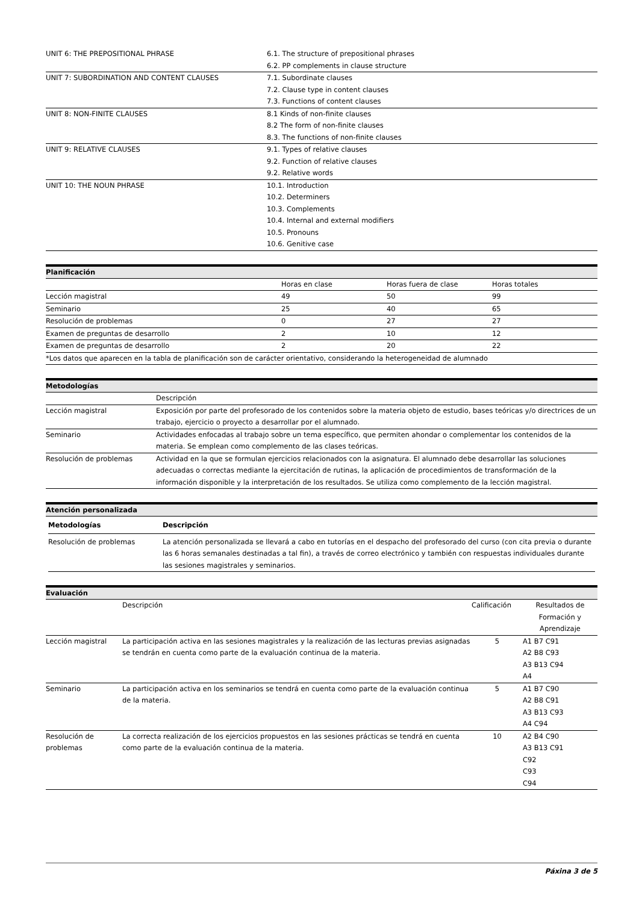| UNIT 6: THE PREPOSITIONAL PHRASE | 6.1. The structure of prepositional phrases 6.2. PP complements in clause structure |
| UNIT 7: SUBORDINATION AND CONTENT CLAUSES | 7.1. Subordinate clauses 7.2. Clause type in content clauses 7.3. Functions of content clauses |
| UNIT 8: NON-FINITE CLAUSES | 8.1 Kinds of non-finite clauses 8.2 The form of non-finite clauses 8.3. The functions of non-finite clauses |
| UNIT 9: RELATIVE CLAUSES | 9.1. Types of relative clauses 9.2. Function of relative clauses 9.2. Relative words |
| UNIT 10: THE NOUN PHRASE | 10.1. Introduction 10.2. Determiners 10.3. Complements 10.4. Internal and external modifiers 10.5. Pronouns 10.6. Genitive case |
Planificación
| | Horas en clase | Horas fuera de clase | Horas totales |
| Lección magistral | 49 | 50 | 99 |
| Seminario | 25 | 40 | 65 |
| Resolución de problemas | 0 | 27 | 27 |
| Examen de preguntas de desarrollo | 2 | 10 | 12 |
| Examen de preguntas de desarrollo | 2 | 20 | 22 |
| *Los datos que aparecen en la tabla de planificación son de carácter orientativo, considerando la heterogeneidad de alumnado | | | |
Metodologías
| | Descripción |
| Lección magistral | Exposición por parte del profesorado de los contenidos sobre la materia objeto de estudio, bases teóricas y/o directrices de un trabajo, ejercicio o proyecto a desarrollar por el alumnado. |
| Seminario | Actividades enfocadas al trabajo sobre un tema específico, que permiten ahondar o complementar los contenidos de la materia. Se emplean como complemento de las clases teóricas. |
| Resolución de problemas | Actividad en la que se formulan ejercicios relacionados con la asignatura. El alumnado debe desarrollar las soluciones adecuadas o correctas mediante la ejercitación de rutinas, la aplicación de procedimientos de transformación de la información disponible y la interpretación de los resultados. Se utiliza como complemento de la lección magistral. |
Atención personalizada
| Metodologías | Descripción |
| --- | --- |
| Resolución de problemas | La atención personalizada se llevará a cabo en tutorías en el despacho del profesorado del curso (con cita previa o durante las 6 horas semanales destinadas a tal fin), a través de correo electrónico y también con respuestas individuales durante las sesiones magistrales y seminarios. |
Evaluación
| | Descripción | Calificación | Resultados de Formación y Aprendizaje |
| Lección magistral | La participación activa en las sesiones magistrales y la realización de las lecturas previas asignadas se tendrán en cuenta como parte de la evaluación continua de la materia. | 5 | A1 B7 C91 A2 B8 C93 A3 B13 C94 A4 |
| Seminario | La participación activa en los seminarios se tendrá en cuenta como parte de la evaluación continua de la materia. | 5 | A1 B7 C90 A2 B8 C91 A3 B13 C93 A4 C94 |
| Resolución de problemas | La correcta realización de los ejercicios propuestos en las sesiones prácticas se tendrá en cuenta como parte de la evaluación continua de la materia. | 10 | A2 B4 C90 A3 B13 C91 C92 C93 C94 |
Páxina 3 de 5